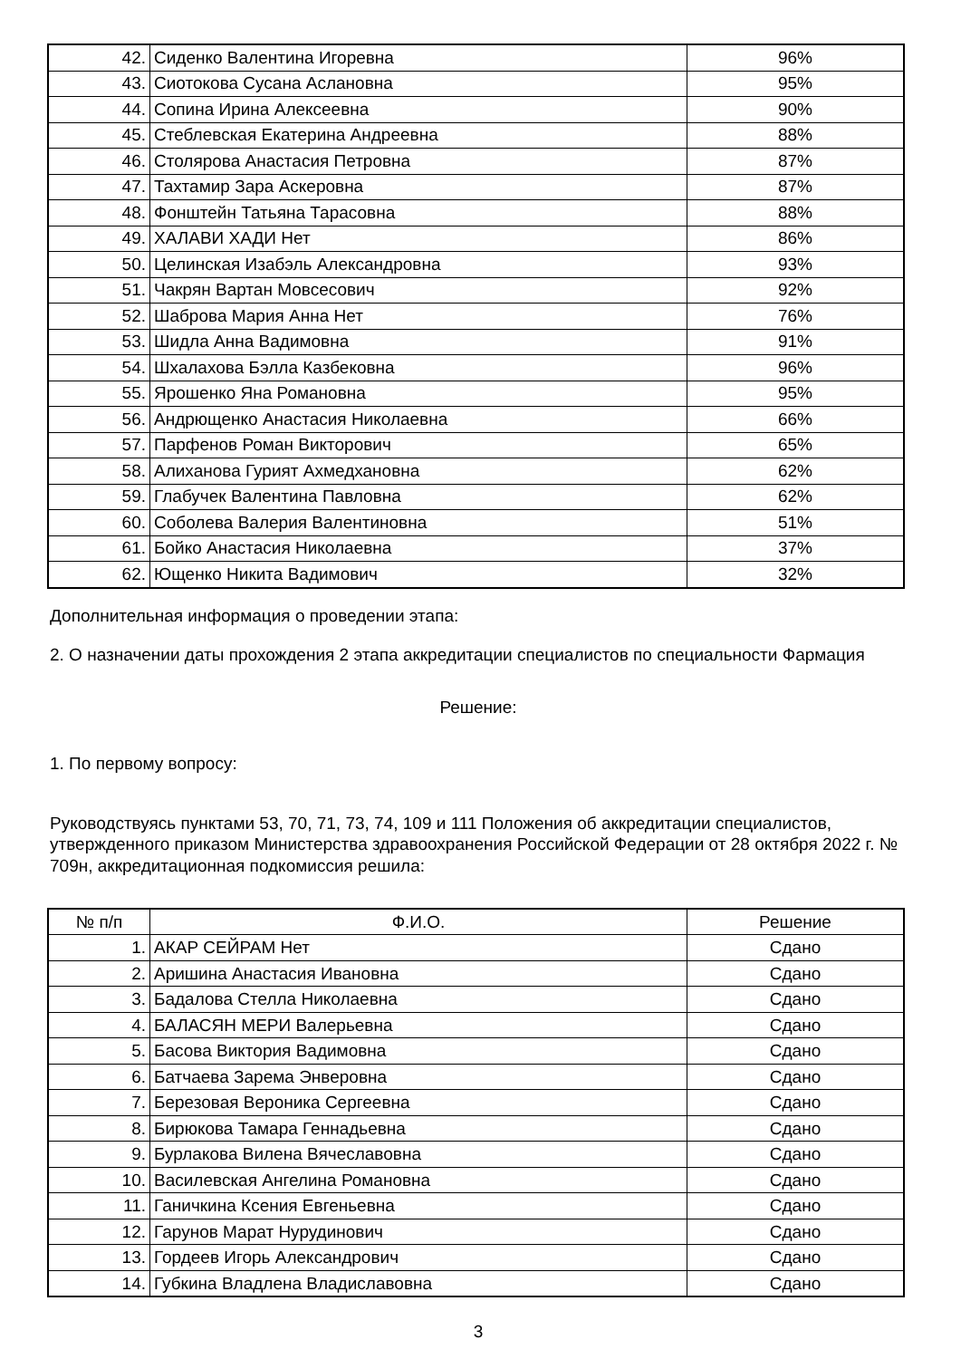| 42. | Сиденко Валентина Игоревна | 96% |
| 43. | Сиотокова Сусана Аслановна | 95% |
| 44. | Сопина Ирина Алексеевна | 90% |
| 45. | Стеблевская Екатерина Андреевна | 88% |
| 46. | Столярова Анастасия Петровна | 87% |
| 47. | Тахтамир Зара Аскеровна | 87% |
| 48. | Фонштейн Татьяна Тарасовна | 88% |
| 49. | ХАЛАВИ ХАДИ Нет | 86% |
| 50. | Целинская Изабэль Александровна | 93% |
| 51. | Чакрян Вартан Мовсесович | 92% |
| 52. | Шаброва Мария Анна Нет | 76% |
| 53. | Шидла Анна Вадимовна | 91% |
| 54. | Шхалахова Бэлла Казбековна | 96% |
| 55. | Ярошенко Яна Романовна | 95% |
| 56. | Андрющенко Анастасия Николаевна | 66% |
| 57. | Парфенов Роман Викторович | 65% |
| 58. | Алиханова Гурият Ахмедхановна | 62% |
| 59. | Глабучек Валентина Павловна | 62% |
| 60. | Соболева Валерия Валентиновна | 51% |
| 61. | Бойко Анастасия Николаевна | 37% |
| 62. | Ющенко Никита Вадимович | 32% |
Дополнительная информация о проведении этапа:
2. О назначении даты прохождения 2 этапа аккредитации специалистов по специальности Фармация
Решение:
1. По первому вопросу:
Руководствуясь пунктами 53, 70, 71, 73, 74, 109 и 111 Положения об аккредитации специалистов, утвержденного приказом Министерства здравоохранения Российской Федерации от 28 октября 2022 г. № 709н, аккредитационная подкомиссия решила:
| № п/п | Ф.И.О. | Решение |
| --- | --- | --- |
| 1. | АКАР СЕЙРАМ Нет | Сдано |
| 2. | Аришина Анастасия Ивановна | Сдано |
| 3. | Бадалова Стелла Николаевна | Сдано |
| 4. | БАЛАСЯН МЕРИ Валерьевна | Сдано |
| 5. | Басова Виктория Вадимовна | Сдано |
| 6. | Батчаева Зарема Энверовна | Сдано |
| 7. | Березовая Вероника Сергеевна | Сдано |
| 8. | Бирюкова Тамара Геннадьевна | Сдано |
| 9. | Бурлакова Вилена Вячеславовна | Сдано |
| 10. | Василевская Ангелина Романовна | Сдано |
| 11. | Ганичкина Ксения Евгеньевна | Сдано |
| 12. | Гарунов Марат Нурудинович | Сдано |
| 13. | Гордеев Игорь Александрович | Сдано |
| 14. | Губкина Владлена Владиславовна | Сдано |
3